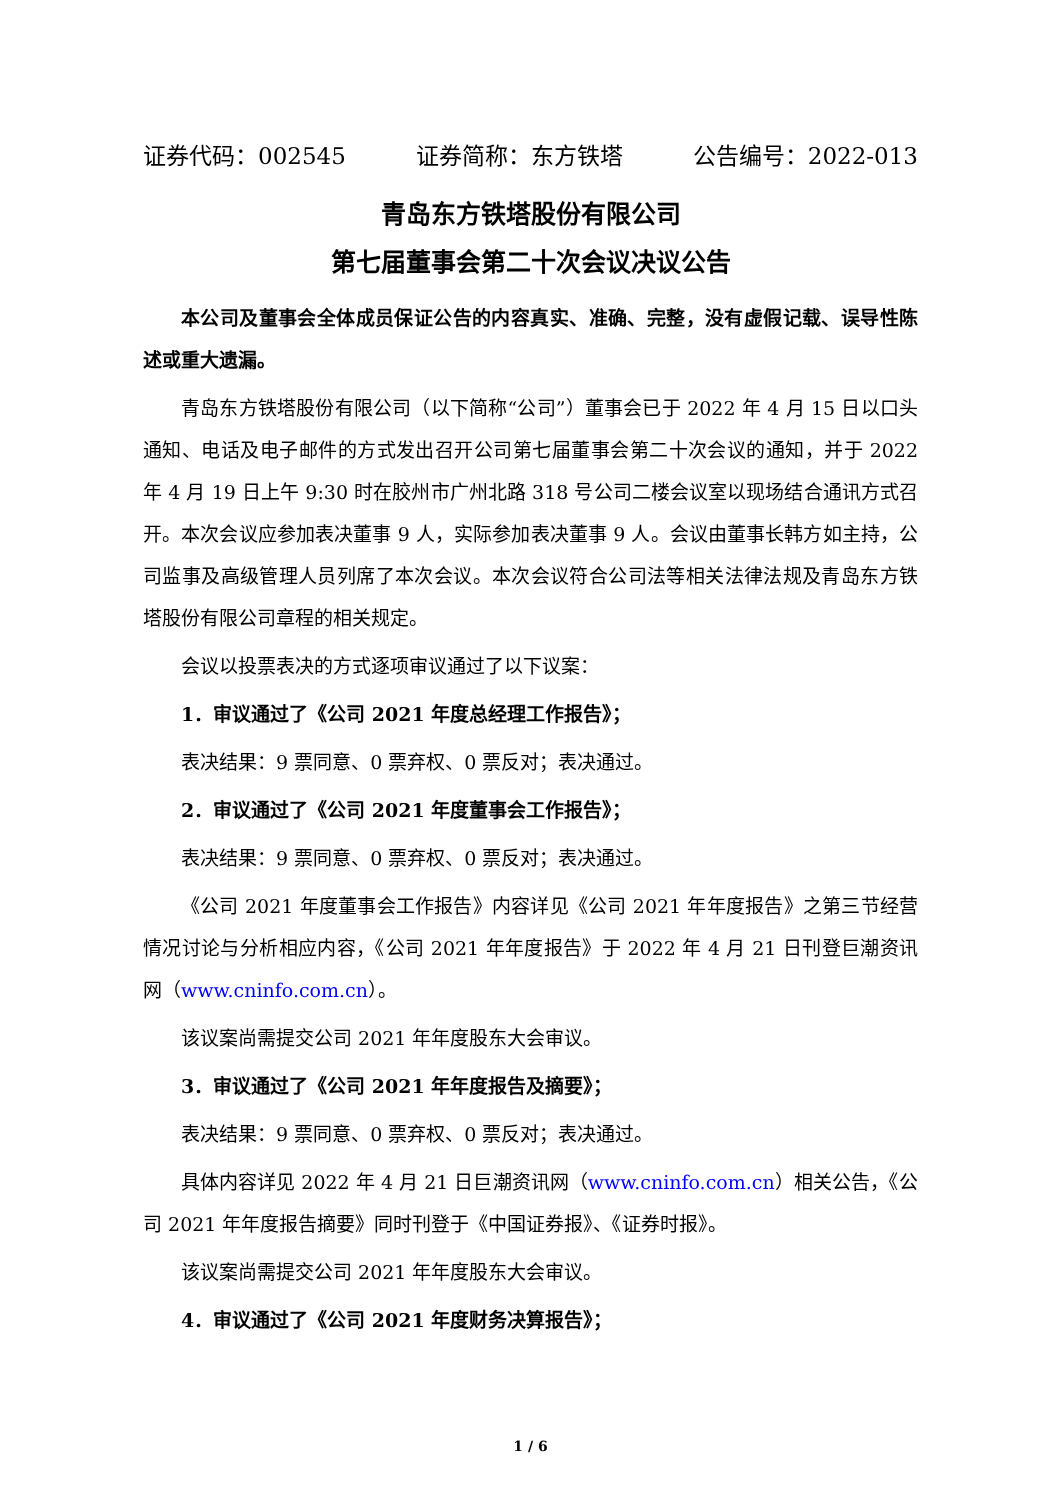证券代码：002545 证券简称：东方铁塔 公告编号：2022-013
青岛东方铁塔股份有限公司
第七届董事会第二十次会议决议公告
本公司及董事会全体成员保证公告的内容真实、准确、完整，没有虚假记载、误导性陈述或重大遗漏。
青岛东方铁塔股份有限公司（以下简称“公司”）董事会已于 2022 年 4 月 15 日以口头通知、电话及电子邮件的方式发出召开公司第七届董事会第二十次会议的通知，并于 2022 年 4 月 19 日上午 9:30 时在胶州市广州北路 318 号公司二楼会议室以现场结合通讯方式召开。本次会议应参加表决董事 9 人，实际参加表决董事 9 人。会议由董事长韩方如主持，公司监事及高级管理人员列席了本次会议。本次会议符合公司法等相关法律法规及青岛东方铁塔股份有限公司章程的相关规定。
会议以投票表决的方式逐项审议通过了以下议案：
1．审议通过了《公司 2021 年度总经理工作报告》；
表决结果：9 票同意、0 票弃权、0 票反对；表决通过。
2．审议通过了《公司 2021 年度董事会工作报告》；
表决结果：9 票同意、0 票弃权、0 票反对；表决通过。
《公司 2021 年度董事会工作报告》内容详见《公司 2021 年年度报告》之第三节经营情况讨论与分析相应内容，《公司 2021 年年度报告》于 2022 年 4 月 21 日刊登巨潮资讯网（www.cninfo.com.cn）。
该议案尚需提交公司 2021 年年度股东大会审议。
3．审议通过了《公司 2021 年年度报告及摘要》；
表决结果：9 票同意、0 票弃权、0 票反对；表决通过。
具体内容详见 2022 年 4 月 21 日巨潮资讯网（www.cninfo.com.cn）相关公告，《公司 2021 年年度报告摘要》同时刊登于《中国证券报》、《证券时报》。
该议案尚需提交公司 2021 年年度股东大会审议。
4．审议通过了《公司 2021 年度财务决算报告》；
1 / 6